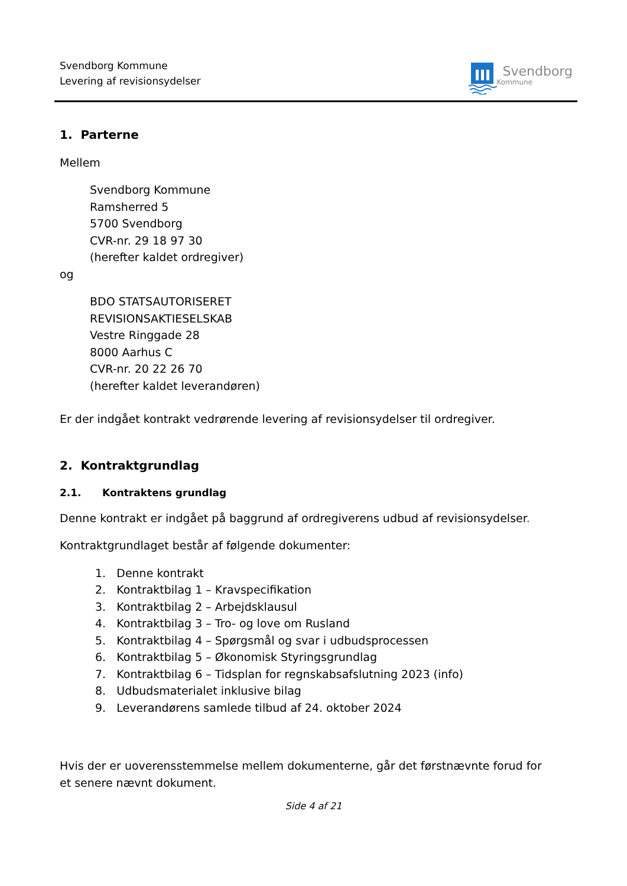Svendborg Kommune
Levering af revisionsydelser
Svendborg
Kommune
1. Parterne
Mellem
Svendborg Kommune
Ramsherred 5
5700 Svendborg
CVR-nr. 29 18 97 30
(herefter kaldet ordregiver)
og
BDO STATSAUTORISERET
REVISIONSAKTIESELSKAB
Vestre Ringgade 28
8000 Aarhus C
CVR-nr. 20 22 26 70
(herefter kaldet leverandøren)
Er der indgået kontrakt vedrørende levering af revisionsydelser til ordregiver.
2. Kontraktgrundlag
2.1. Kontraktens grundlag
Denne kontrakt er indgået på baggrund af ordregiverens udbud af revisionsydelser.
Kontraktgrundlaget består af følgende dokumenter:
1. Denne kontrakt
2. Kontraktbilag 1 – Kravspecifikation
3. Kontraktbilag 2 – Arbejdsklausul
4. Kontraktbilag 3 – Tro- og love om Rusland
5. Kontraktbilag 4 – Spørgsmål og svar i udbudsprocessen
6. Kontraktbilag 5 – Økonomisk Styringsgrundlag
7. Kontraktbilag 6 – Tidsplan for regnskabsafslutning 2023 (info)
8. Udbudsmaterialet inklusive bilag
9. Leverandørens samlede tilbud af 24. oktober 2024
Hvis der er uoverensstemmelse mellem dokumenterne, går det førstnævnte forud for et senere nævnt dokument.
Side 4 af 21